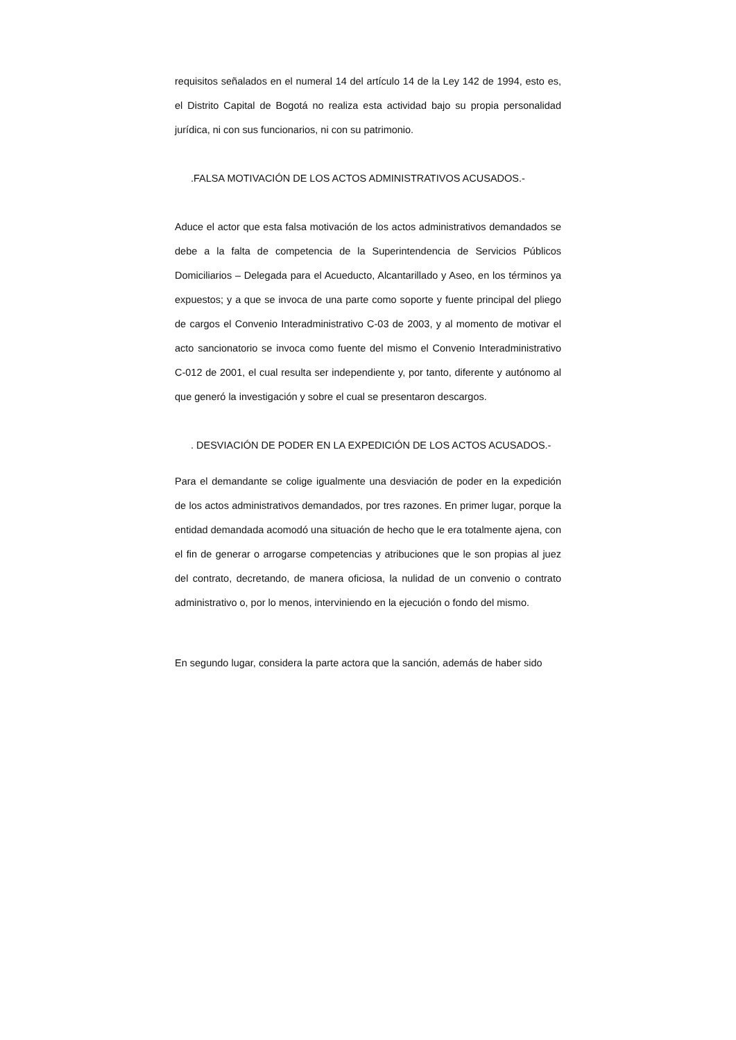requisitos señalados en el numeral 14 del artículo 14 de la Ley 142 de 1994, esto es, el Distrito Capital de Bogotá no realiza esta actividad bajo su propia personalidad jurídica, ni con sus funcionarios, ni con su patrimonio.
.FALSA MOTIVACIÓN DE LOS ACTOS ADMINISTRATIVOS ACUSADOS.-
Aduce el actor que esta falsa motivación de los actos administrativos demandados se debe a la falta de competencia de la Superintendencia de Servicios Públicos Domiciliarios – Delegada para el Acueducto, Alcantarillado y Aseo, en los términos ya expuestos; y a que se invoca de una parte como soporte y fuente principal del pliego de cargos el Convenio Interadministrativo C-03 de 2003, y al momento de motivar el acto sancionatorio se invoca como fuente del mismo el Convenio Interadministrativo C-012 de 2001, el cual resulta ser independiente y, por tanto, diferente y autónomo al que generó la investigación y sobre el cual se presentaron descargos.
. DESVIACIÓN DE PODER EN LA EXPEDICIÓN DE LOS ACTOS ACUSADOS.-
Para el demandante se colige igualmente una desviación de poder en la expedición de los actos administrativos demandados, por tres razones. En primer lugar, porque la entidad demandada acomodó una situación de hecho que le era totalmente ajena, con el fin de generar o arrogarse competencias y atribuciones que le son propias al juez del contrato, decretando, de manera oficiosa, la nulidad de un convenio o contrato administrativo o, por lo menos, interviniendo en la ejecución o fondo del mismo.
En segundo lugar, considera la parte actora que la sanción, además de haber sido